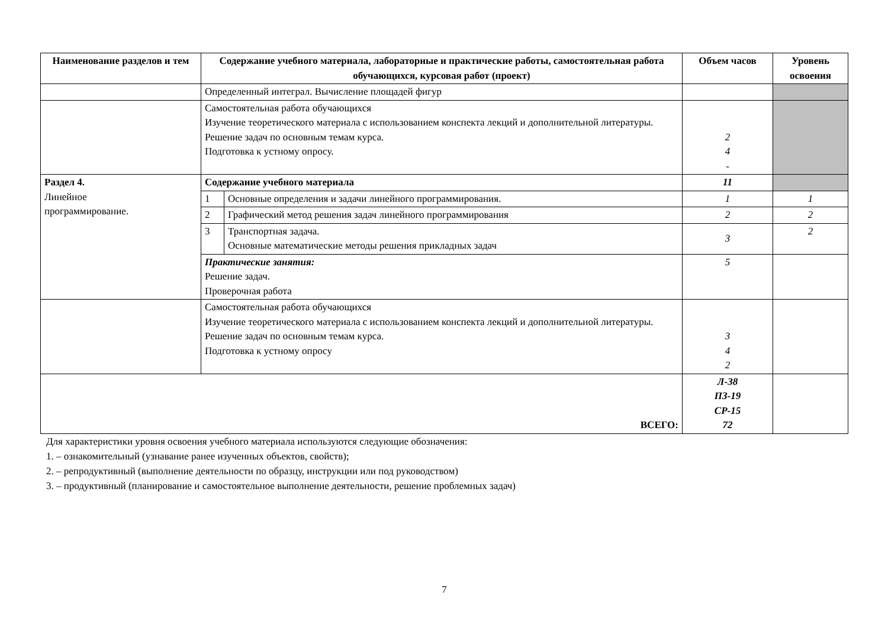| Наименование разделов и тем | Содержание учебного материала, лабораторные и практические работы, самостоятельная работа обучающихся, курсовая работ (проект) | | Объем часов | Уровень освоения |
| --- | --- | --- | --- | --- |
| | Определенный интеграл. Вычисление площадей фигур | | | |
| | Самостоятельная работа обучающихся Изучение теоретического материала с использованием конспекта лекций и дополнительной литературы. Решение задач по основным темам курса. Подготовка к устному опросу. | | 2 4 - | |
| Раздел 4. Линейное программирование. | Содержание учебного материала | | 11 | |
| | 1 | Основные определения и задачи линейного программирования. | 1 | 1 |
| | 2 | Графический метод решения задач линейного программирования | 2 | 2 |
| | 3 | Транспортная задача. Основные математические методы решения прикладных задач | 3 | 2 |
| | Практические занятия: Решение задач. Проверочная работа | | 5 | |
| | Самостоятельная работа обучающихся Изучение теоретического материала с использованием конспекта лекций и дополнительной литературы. Решение задач по основным темам курса. Подготовка к устному опросу | | 3 4 2 | |
| ВСЕГО: | | | Л-38 ПЗ-19 СР-15 72 | |
Для характеристики уровня освоения учебного материала используются следующие обозначения:
1. – ознакомительный (узнавание ранее изученных объектов, свойств);
2. – репродуктивный (выполнение деятельности по образцу, инструкции или под руководством)
3. – продуктивный (планирование и самостоятельное выполнение деятельности, решение проблемных задач)
7